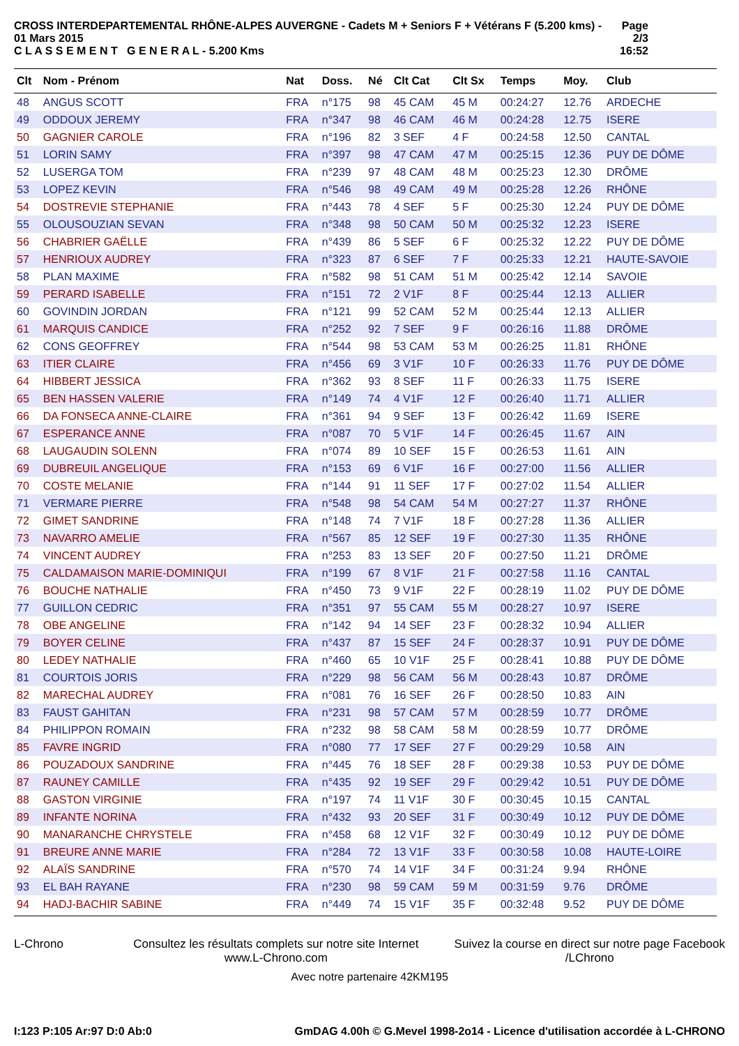CROSS INTERDEPARTEMENTAL RHÔNE-ALPES AUVERGNE - Cadets M + Seniors F + Vétérans F (5.200 kms) - 01 Mars 2015
C L A S S E M E N T G E N E R A L - 5.200 Kms
Page 2/3
16:52
| Clt | Nom - Prénom | Nat | Doss. | Né | Clt Cat | Clt Sx | Temps | Moy. | Club |
| --- | --- | --- | --- | --- | --- | --- | --- | --- | --- |
| 48 | ANGUS SCOTT | FRA | n°175 | 98 | 45 CAM | 45 M | 00:24:27 | 12.76 | ARDECHE |
| 49 | ODDOUX JEREMY | FRA | n°347 | 98 | 46 CAM | 46 M | 00:24:28 | 12.75 | ISERE |
| 50 | GAGNIER CAROLE | FRA | n°196 | 82 | 3 SEF | 4 F | 00:24:58 | 12.50 | CANTAL |
| 51 | LORIN SAMY | FRA | n°397 | 98 | 47 CAM | 47 M | 00:25:15 | 12.36 | PUY DE DÔME |
| 52 | LUSERGA TOM | FRA | n°239 | 97 | 48 CAM | 48 M | 00:25:23 | 12.30 | DRÔME |
| 53 | LOPEZ KEVIN | FRA | n°546 | 98 | 49 CAM | 49 M | 00:25:28 | 12.26 | RHÔNE |
| 54 | DOSTREVIE STEPHANIE | FRA | n°443 | 78 | 4 SEF | 5 F | 00:25:30 | 12.24 | PUY DE DÔME |
| 55 | OLOUSOUZIAN SEVAN | FRA | n°348 | 98 | 50 CAM | 50 M | 00:25:32 | 12.23 | ISERE |
| 56 | CHABRIER GAËLLE | FRA | n°439 | 86 | 5 SEF | 6 F | 00:25:32 | 12.22 | PUY DE DÔME |
| 57 | HENRIOUX AUDREY | FRA | n°323 | 87 | 6 SEF | 7 F | 00:25:33 | 12.21 | HAUTE-SAVOIE |
| 58 | PLAN MAXIME | FRA | n°582 | 98 | 51 CAM | 51 M | 00:25:42 | 12.14 | SAVOIE |
| 59 | PERARD ISABELLE | FRA | n°151 | 72 | 2 V1F | 8 F | 00:25:44 | 12.13 | ALLIER |
| 60 | GOVINDIN JORDAN | FRA | n°121 | 99 | 52 CAM | 52 M | 00:25:44 | 12.13 | ALLIER |
| 61 | MARQUIS CANDICE | FRA | n°252 | 92 | 7 SEF | 9 F | 00:26:16 | 11.88 | DRÔME |
| 62 | CONS GEOFFREY | FRA | n°544 | 98 | 53 CAM | 53 M | 00:26:25 | 11.81 | RHÔNE |
| 63 | ITIER CLAIRE | FRA | n°456 | 69 | 3 V1F | 10 F | 00:26:33 | 11.76 | PUY DE DÔME |
| 64 | HIBBERT JESSICA | FRA | n°362 | 93 | 8 SEF | 11 F | 00:26:33 | 11.75 | ISERE |
| 65 | BEN HASSEN VALERIE | FRA | n°149 | 74 | 4 V1F | 12 F | 00:26:40 | 11.71 | ALLIER |
| 66 | DA FONSECA ANNE-CLAIRE | FRA | n°361 | 94 | 9 SEF | 13 F | 00:26:42 | 11.69 | ISERE |
| 67 | ESPERANCE ANNE | FRA | n°087 | 70 | 5 V1F | 14 F | 00:26:45 | 11.67 | AIN |
| 68 | LAUGAUDIN SOLENN | FRA | n°074 | 89 | 10 SEF | 15 F | 00:26:53 | 11.61 | AIN |
| 69 | DUBREUIL ANGELIQUE | FRA | n°153 | 69 | 6 V1F | 16 F | 00:27:00 | 11.56 | ALLIER |
| 70 | COSTE MELANIE | FRA | n°144 | 91 | 11 SEF | 17 F | 00:27:02 | 11.54 | ALLIER |
| 71 | VERMARE PIERRE | FRA | n°548 | 98 | 54 CAM | 54 M | 00:27:27 | 11.37 | RHÔNE |
| 72 | GIMET SANDRINE | FRA | n°148 | 74 | 7 V1F | 18 F | 00:27:28 | 11.36 | ALLIER |
| 73 | NAVARRO AMELIE | FRA | n°567 | 85 | 12 SEF | 19 F | 00:27:30 | 11.35 | RHÔNE |
| 74 | VINCENT AUDREY | FRA | n°253 | 83 | 13 SEF | 20 F | 00:27:50 | 11.21 | DRÔME |
| 75 | CALDAMAISON MARIE-DOMINIQUI | FRA | n°199 | 67 | 8 V1F | 21 F | 00:27:58 | 11.16 | CANTAL |
| 76 | BOUCHE NATHALIE | FRA | n°450 | 73 | 9 V1F | 22 F | 00:28:19 | 11.02 | PUY DE DÔME |
| 77 | GUILLON CEDRIC | FRA | n°351 | 97 | 55 CAM | 55 M | 00:28:27 | 10.97 | ISERE |
| 78 | OBE ANGELINE | FRA | n°142 | 94 | 14 SEF | 23 F | 00:28:32 | 10.94 | ALLIER |
| 79 | BOYER CELINE | FRA | n°437 | 87 | 15 SEF | 24 F | 00:28:37 | 10.91 | PUY DE DÔME |
| 80 | LEDEY NATHALIE | FRA | n°460 | 65 | 10 V1F | 25 F | 00:28:41 | 10.88 | PUY DE DÔME |
| 81 | COURTOIS JORIS | FRA | n°229 | 98 | 56 CAM | 56 M | 00:28:43 | 10.87 | DRÔME |
| 82 | MARECHAL AUDREY | FRA | n°081 | 76 | 16 SEF | 26 F | 00:28:50 | 10.83 | AIN |
| 83 | FAUST GAHITAN | FRA | n°231 | 98 | 57 CAM | 57 M | 00:28:59 | 10.77 | DRÔME |
| 84 | PHILIPPON ROMAIN | FRA | n°232 | 98 | 58 CAM | 58 M | 00:28:59 | 10.77 | DRÔME |
| 85 | FAVRE INGRID | FRA | n°080 | 77 | 17 SEF | 27 F | 00:29:29 | 10.58 | AIN |
| 86 | POUZADOUX SANDRINE | FRA | n°445 | 76 | 18 SEF | 28 F | 00:29:38 | 10.53 | PUY DE DÔME |
| 87 | RAUNEY CAMILLE | FRA | n°435 | 92 | 19 SEF | 29 F | 00:29:42 | 10.51 | PUY DE DÔME |
| 88 | GASTON VIRGINIE | FRA | n°197 | 74 | 11 V1F | 30 F | 00:30:45 | 10.15 | CANTAL |
| 89 | INFANTE NORINA | FRA | n°432 | 93 | 20 SEF | 31 F | 00:30:49 | 10.12 | PUY DE DÔME |
| 90 | MANARANCHE CHRYSTELE | FRA | n°458 | 68 | 12 V1F | 32 F | 00:30:49 | 10.12 | PUY DE DÔME |
| 91 | BREURE ANNE MARIE | FRA | n°284 | 72 | 13 V1F | 33 F | 00:30:58 | 10.08 | HAUTE-LOIRE |
| 92 | ALAÏS SANDRINE | FRA | n°570 | 74 | 14 V1F | 34 F | 00:31:24 | 9.94 | RHÔNE |
| 93 | EL BAH RAYANE | FRA | n°230 | 98 | 59 CAM | 59 M | 00:31:59 | 9.76 | DRÔME |
| 94 | HADJ-BACHIR SABINE | FRA | n°449 | 74 | 15 V1F | 35 F | 00:32:48 | 9.52 | PUY DE DÔME |
L-Chrono Consultez les résultats complets sur notre site Internet
www.L-Chrono.com
Suivez la course en direct sur notre page Facebook
/LChrono
Avec notre partenaire 42KM195
I:123 P:105 Ar:97 D:0 Ab:0 GmDAG 4.00h © G.Mevel 1998-2o14 - Licence d'utilisation accordée à L-CHRONO